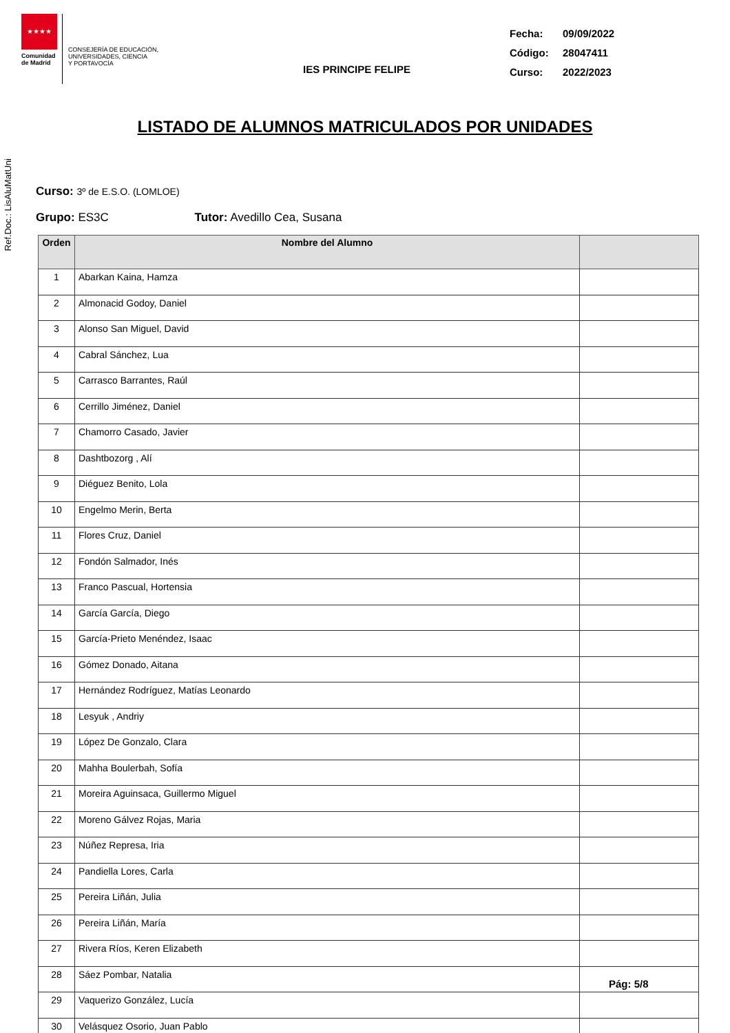Ref.Doc.: LisAluMatUni
★★★★
Comunidad de Madrid
CONSEJERÍA DE EDUCACIÓN,
UNIVERSIDADES, CIENCIA
Y PORTAVOCÍA
IES PRINCIPE FELIPE
Fecha: 09/09/2022
Código: 28047411
Curso: 2022/2023
LISTADO DE ALUMNOS MATRICULADOS POR UNIDADES
Curso: 3º de E.S.O. (LOMLOE)
Grupo: ES3C Tutor: Avedillo Cea, Susana
| Orden | Nombre del Alumno | |
| --- | --- | --- |
| 1 | Abarkan Kaina, Hamza | |
| 2 | Almonacid Godoy, Daniel | |
| 3 | Alonso San Miguel, David | |
| 4 | Cabral Sánchez, Lua | |
| 5 | Carrasco Barrantes, Raúl | |
| 6 | Cerrillo Jiménez, Daniel | |
| 7 | Chamorro Casado, Javier | |
| 8 | Dashtbozorg , Alí | |
| 9 | Diéguez Benito, Lola | |
| 10 | Engelmo Merin, Berta | |
| 11 | Flores Cruz, Daniel | |
| 12 | Fondón Salmador, Inés | |
| 13 | Franco Pascual, Hortensia | |
| 14 | García García, Diego | |
| 15 | García-Prieto Menéndez, Isaac | |
| 16 | Gómez Donado, Aitana | |
| 17 | Hernández Rodríguez, Matías Leonardo | |
| 18 | Lesyuk , Andriy | |
| 19 | López De Gonzalo, Clara | |
| 20 | Mahha Boulerbah, Sofía | |
| 21 | Moreira Aguinsaca, Guillermo Miguel | |
| 22 | Moreno Gálvez Rojas, Maria | |
| 23 | Núñez Represa, Iria | |
| 24 | Pandiella Lores, Carla | |
| 25 | Pereira Liñán, Julia | |
| 26 | Pereira Liñán, María | |
| 27 | Rivera Ríos, Keren Elizabeth | |
| 28 | Sáez Pombar, Natalia | |
| 29 | Vaquerizo González, Lucía | |
| 30 | Velásquez Osorio, Juan Pablo | |
Pág: 5/8